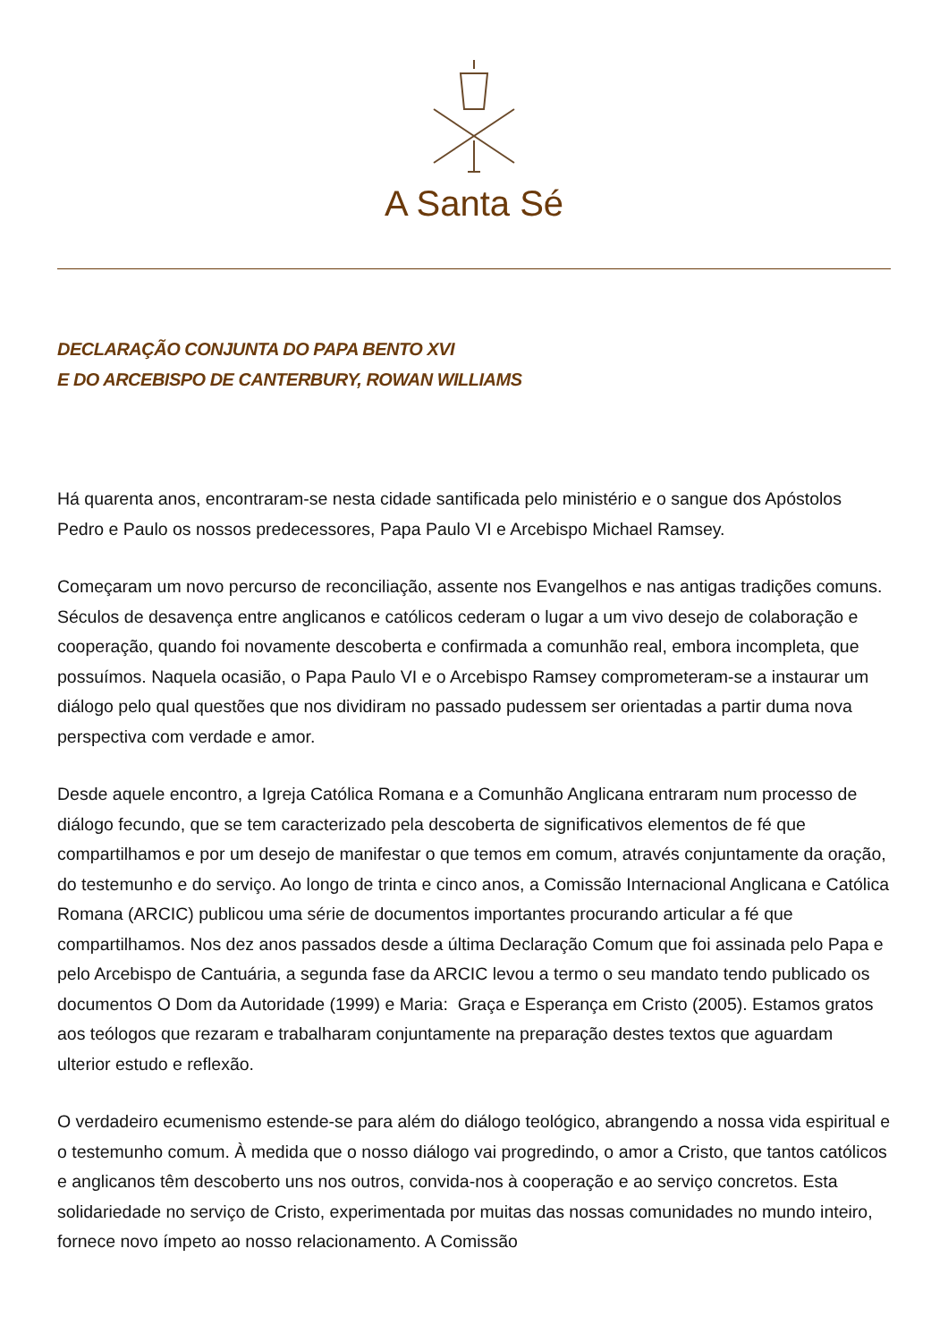A Santa Sé
DECLARAÇÃO CONJUNTA DO PAPA BENTO XVI
E DO ARCEBISPO DE CANTERBURY, ROWAN WILLIAMS
Há quarenta anos, encontraram-se nesta cidade santificada pelo ministério e o sangue dos Apóstolos Pedro e Paulo os nossos predecessores, Papa Paulo VI e Arcebispo Michael Ramsey.
Começaram um novo percurso de reconciliação, assente nos Evangelhos e nas antigas tradições comuns. Séculos de desavença entre anglicanos e católicos cederam o lugar a um vivo desejo de colaboração e cooperação, quando foi novamente descoberta e confirmada a comunhão real, embora incompleta, que possuímos. Naquela ocasião, o Papa Paulo VI e o Arcebispo Ramsey comprometeram-se a instaurar um diálogo pelo qual questões que nos dividiram no passado pudessem ser orientadas a partir duma nova perspectiva com verdade e amor.
Desde aquele encontro, a Igreja Católica Romana e a Comunhão Anglicana entraram num processo de diálogo fecundo, que se tem caracterizado pela descoberta de significativos elementos de fé que compartilhamos e por um desejo de manifestar o que temos em comum, através conjuntamente da oração, do testemunho e do serviço. Ao longo de trinta e cinco anos, a Comissão Internacional Anglicana e Católica Romana (ARCIC) publicou uma série de documentos importantes procurando articular a fé que compartilhamos. Nos dez anos passados desde a última Declaração Comum que foi assinada pelo Papa e pelo Arcebispo de Cantuária, a segunda fase da ARCIC levou a termo o seu mandato tendo publicado os documentos O Dom da Autoridade (1999) e Maria: Graça e Esperança em Cristo (2005). Estamos gratos aos teólogos que rezaram e trabalharam conjuntamente na preparação destes textos que aguardam ulterior estudo e reflexão.
O verdadeiro ecumenismo estende-se para além do diálogo teológico, abrangendo a nossa vida espiritual e o testemunho comum. À medida que o nosso diálogo vai progredindo, o amor a Cristo, que tantos católicos e anglicanos têm descoberto uns nos outros, convida-nos à cooperação e ao serviço concretos. Esta solidariedade no serviço de Cristo, experimentada por muitas das nossas comunidades no mundo inteiro, fornece novo ímpeto ao nosso relacionamento. A Comissão